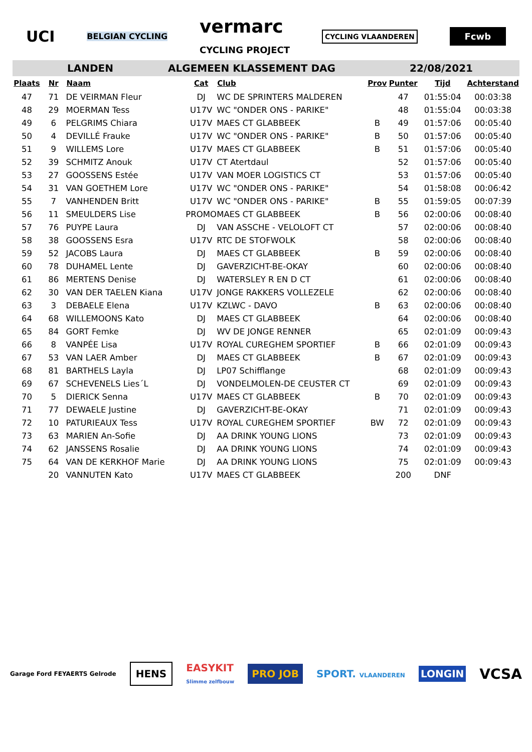UCI BELGIAN CYCLING vermarc
CYCLING PROJECT CYCLING VLAANDEREN Fcwb
LANDEN ALGEMEEN KLASSEMENT DAG 22/08/2021
| Plaats | Nr | Naam | Cat | Club | Prov | Punter | Tijd | Achterstand |
| --- | --- | --- | --- | --- | --- | --- | --- | --- |
| 47 | 71 | DE VEIRMAN Fleur | DJ | WC DE SPRINTERS MALDEREN | | 47 | 01:55:04 | 00:03:38 |
| 48 | 29 | MOERMAN Tess | U17V | WC "ONDER ONS - PARIKE" | | 48 | 01:55:04 | 00:03:38 |
| 49 | 6 | PELGRIMS Chiara | U17V | MAES CT GLABBEEK | B | 49 | 01:57:06 | 00:05:40 |
| 50 | 4 | DEVILLÉ Frauke | U17V | WC "ONDER ONS - PARIKE" | B | 50 | 01:57:06 | 00:05:40 |
| 51 | 9 | WILLEMS Lore | U17V | MAES CT GLABBEEK | B | 51 | 01:57:06 | 00:05:40 |
| 52 | 39 | SCHMITZ Anouk | U17V | CT Atertdaul | | 52 | 01:57:06 | 00:05:40 |
| 53 | 27 | GOOSSENS Estée | U17V | VAN MOER LOGISTICS CT | | 53 | 01:57:06 | 00:05:40 |
| 54 | 31 | VAN GOETHEM Lore | U17V | WC "ONDER ONS - PARIKE" | | 54 | 01:58:08 | 00:06:42 |
| 55 | 7 | VANHENDEN Britt | U17V | WC "ONDER ONS - PARIKE" | B | 55 | 01:59:05 | 00:07:39 |
| 56 | 11 | SMEULDERS Lise | PROMO | MAES CT GLABBEEK | B | 56 | 02:00:06 | 00:08:40 |
| 57 | 76 | PUYPE Laura | DJ | VAN ASSCHE - VELOLOFT CT | | 57 | 02:00:06 | 00:08:40 |
| 58 | 38 | GOOSSENS Esra | U17V | RTC DE STOFWOLK | | 58 | 02:00:06 | 00:08:40 |
| 59 | 52 | JACOBS Laura | DJ | MAES CT GLABBEEK | B | 59 | 02:00:06 | 00:08:40 |
| 60 | 78 | DUHAMEL Lente | DJ | GAVERZICHT-BE-OKAY | | 60 | 02:00:06 | 00:08:40 |
| 61 | 86 | MERTENS Denise | DJ | WATERSLEY R EN D CT | | 61 | 02:00:06 | 00:08:40 |
| 62 | 30 | VAN DER TAELEN Kiana | U17V | JONGE RAKKERS VOLLEZELE | | 62 | 02:00:06 | 00:08:40 |
| 63 | 3 | DEBAELE Elena | U17V | KZLWC - DAVO | B | 63 | 02:00:06 | 00:08:40 |
| 64 | 68 | WILLEMOONS Kato | DJ | MAES CT GLABBEEK | | 64 | 02:00:06 | 00:08:40 |
| 65 | 84 | GORT Femke | DJ | WV DE JONGE RENNER | | 65 | 02:01:09 | 00:09:43 |
| 66 | 8 | VANPÉE Lisa | U17V | ROYAL CUREGHEM SPORTIEF | B | 66 | 02:01:09 | 00:09:43 |
| 67 | 53 | VAN LAER Amber | DJ | MAES CT GLABBEEK | B | 67 | 02:01:09 | 00:09:43 |
| 68 | 81 | BARTHELS Layla | DJ | LP07 Schifflange | | 68 | 02:01:09 | 00:09:43 |
| 69 | 67 | SCHEVENELS Lies´L | DJ | VONDELMOLEN-DE CEUSTER CT | | 69 | 02:01:09 | 00:09:43 |
| 70 | 5 | DIERICK Senna | U17V | MAES CT GLABBEEK | B | 70 | 02:01:09 | 00:09:43 |
| 71 | 77 | DEWAELE Justine | DJ | GAVERZICHT-BE-OKAY | | 71 | 02:01:09 | 00:09:43 |
| 72 | 10 | PATURIEAUX Tess | U17V | ROYAL CUREGHEM SPORTIEF | BW | 72 | 02:01:09 | 00:09:43 |
| 73 | 63 | MARIEN An-Sofie | DJ | AA DRINK YOUNG LIONS | | 73 | 02:01:09 | 00:09:43 |
| 74 | 62 | JANSSENS Rosalie | DJ | AA DRINK YOUNG LIONS | | 74 | 02:01:09 | 00:09:43 |
| 75 | 64 | VAN DE KERKHOF Marie | DJ | AA DRINK YOUNG LIONS | | 75 | 02:01:09 | 00:09:43 |
| | 20 | VANNUTEN Kato | U17V | MAES CT GLABBEEK | | 200 | DNF | |
Garage Ford FEYAERTS Gelrode HENS EASYKIT
Slimme zelfbouw PRO JOB SPORT. VLAANDEREN LONGIN VCSA